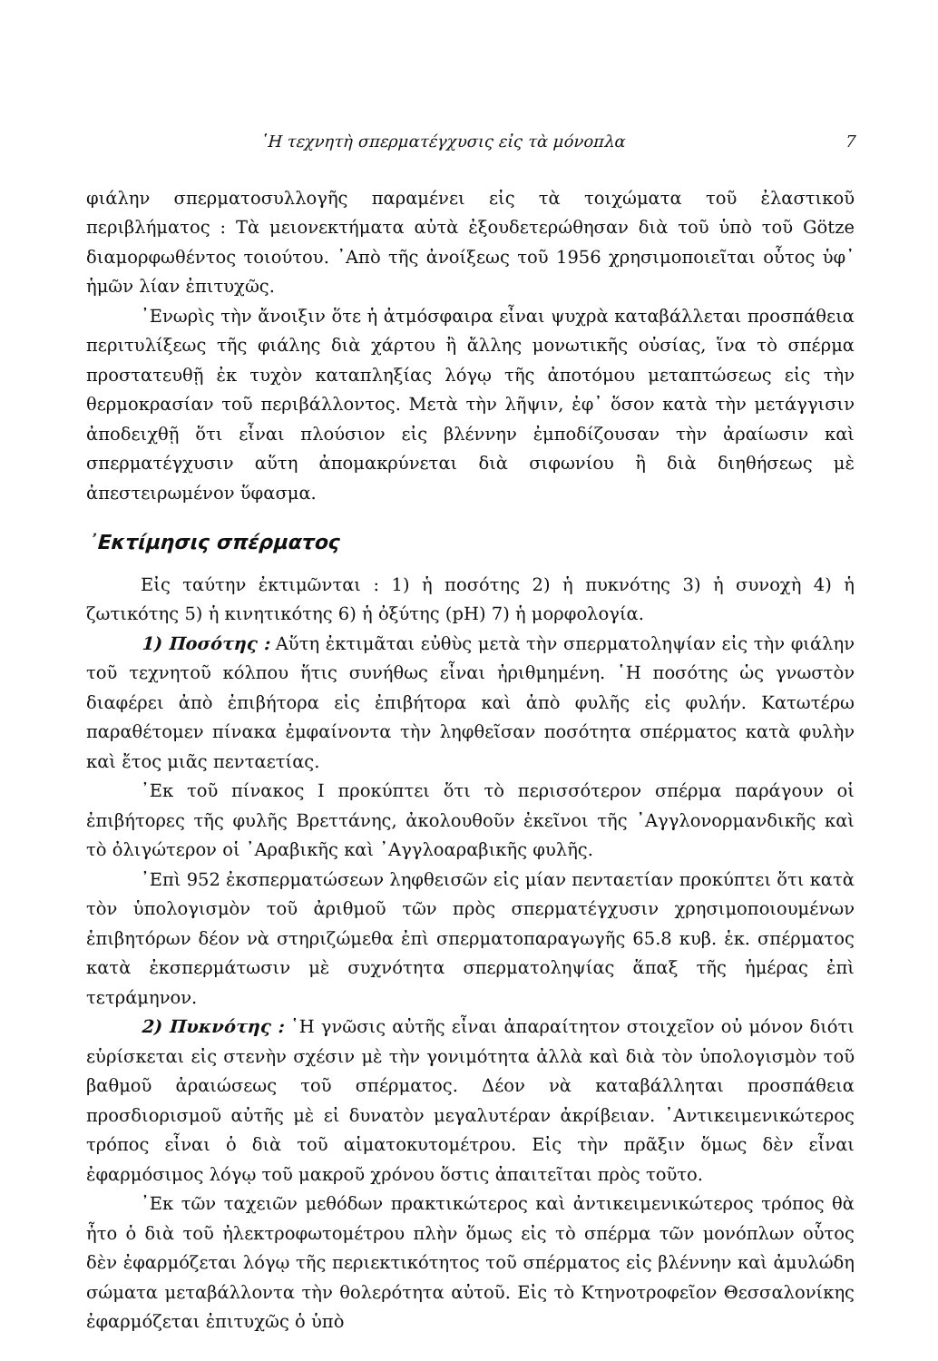῾Η τεχνητὴ σπερματέγχυσις εἰς τὰ μόνοπλα 7
φιάλην σπερματοσυλλογῆς παραμένει εἰς τὰ τοιχώματα τοῦ ἐλαστικοῦ περιβλήματος : Τὰ μειονεκτήματα αὐτὰ ἐξουδετερώθησαν διὰ τοῦ ὑπὸ τοῦ Götze διαμορφωθέντος τοιούτου. ᾿Απὸ τῆς ἀνοίξεως τοῦ 1956 χρησιμοποιεῖται οὗτος ὑφ᾿ ἡμῶν λίαν ἐπιτυχῶς.
᾿Ενωρὶς τὴν ἄνοιξιν ὅτε ἡ ἀτμόσφαιρα εἶναι ψυχρὰ καταβάλλεται προσπάθεια περιτυλίξεως τῆς φιάλης διὰ χάρτου ἢ ἄλλης μονωτικῆς οὐσίας, ἵνα τὸ σπέρμα προστατευθῇ ἐκ τυχὸν καταπληξίας λόγῳ τῆς ἀποτόμου μεταπτώσεως εἰς τὴν θερμοκρασίαν τοῦ περιβάλλοντος. Μετὰ τὴν λῆψιν, ἐφ᾿ ὅσον κατὰ τὴν μετάγγισιν ἀποδειχθῇ ὅτι εἶναι πλούσιον εἰς βλέννην ἐμποδίζουσαν τὴν ἀραίωσιν καὶ σπερματέγχυσιν αὕτη ἀπομακρύνεται διὰ σιφωνίου ἢ διὰ διηθήσεως μὲ ἀπεστειρωμένον ὕφασμα.
᾿Εκτίμησις σπέρματος
Εἰς ταύτην ἐκτιμῶνται : 1) ἡ ποσότης 2) ἡ πυκνότης 3) ἡ συνοχὴ 4) ἡ ζωτικότης 5) ἡ κινητικότης 6) ἡ ὀξύτης (pH) 7) ἡ μορφολογία.
1) Ποσότης : Αὕτη ἐκτιμᾶται εὐθὺς μετὰ τὴν σπερματοληψίαν εἰς τὴν φιάλην τοῦ τεχνητοῦ κόλπου ἥτις συνήθως εἶναι ἠριθμημένη. ῾Η ποσότης ὡς γνωστὸν διαφέρει ἀπὸ ἐπιβήτορα εἰς ἐπιβήτορα καὶ ἀπὸ φυλῆς εἰς φυλήν. Κατωτέρω παραθέτομεν πίνακα ἐμφαίνοντα τὴν ληφθεῖσαν ποσότητα σπέρματος κατὰ φυλὴν καὶ ἔτος μιᾶς πενταετίας.
᾿Εκ τοῦ πίνακος Ι προκύπτει ὅτι τὸ περισσότερον σπέρμα παράγουν οἱ ἐπιβήτορες τῆς φυλῆς Βρεττάνης, ἀκολουθοῦν ἐκεῖνοι τῆς ᾿Αγγλονορμανδικῆς καὶ τὸ ὀλιγώτερον οἱ ᾿Αραβικῆς καὶ ᾿Αγγλοαραβικῆς φυλῆς.
᾿Επὶ 952 ἐκσπερματώσεων ληφθεισῶν εἰς μίαν πενταετίαν προκύπτει ὅτι κατὰ τὸν ὑπολογισμὸν τοῦ ἀριθμοῦ τῶν πρὸς σπερματέγχυσιν χρησιμοποιουμένων ἐπιβητόρων δέον νὰ στηριζώμεθα ἐπὶ σπερματοπαραγωγῆς 65.8 κυβ. ἑκ. σπέρματος κατὰ ἐκσπερμάτωσιν μὲ συχνότητα σπερματοληψίας ἅπαξ τῆς ἡμέρας ἐπὶ τετράμηνον.
2) Πυκνότης : ῾Η γνῶσις αὐτῆς εἶναι ἀπαραίτητον στοιχεῖον οὐ μόνον διότι εὑρίσκεται εἰς στενὴν σχέσιν μὲ τὴν γονιμότητα ἀλλὰ καὶ διὰ τὸν ὑπολογισμὸν τοῦ βαθμοῦ ἀραιώσεως τοῦ σπέρματος. Δέον νὰ καταβάλληται προσπάθεια προσδιορισμοῦ αὐτῆς μὲ εἰ δυνατὸν μεγαλυτέραν ἀκρίβειαν. ᾿Αντικειμενικώτερος τρόπος εἶναι ὁ διὰ τοῦ αἱματοκυτομέτρου. Εἰς τὴν πρᾶξιν ὅμως δὲν εἶναι ἐφαρμόσιμος λόγῳ τοῦ μακροῦ χρόνου ὅστις ἀπαιτεῖται πρὸς τοῦτο.
᾿Εκ τῶν ταχειῶν μεθόδων πρακτικώτερος καὶ ἀντικειμενικώτερος τρόπος θὰ ἦτο ὁ διὰ τοῦ ἠλεκτροφωτομέτρου πλὴν ὅμως εἰς τὸ σπέρμα τῶν μονόπλων οὗτος δὲν ἐφαρμόζεται λόγῳ τῆς περιεκτικότητος τοῦ σπέρματος εἰς βλέννην καὶ ἀμυλώδη σώματα μεταβάλλοντα τὴν θολερότητα αὐτοῦ. Εἰς τὸ Κτηνοτροφεῖον Θεσσαλονίκης ἐφαρμόζεται ἐπιτυχῶς ὁ ὑπὸ